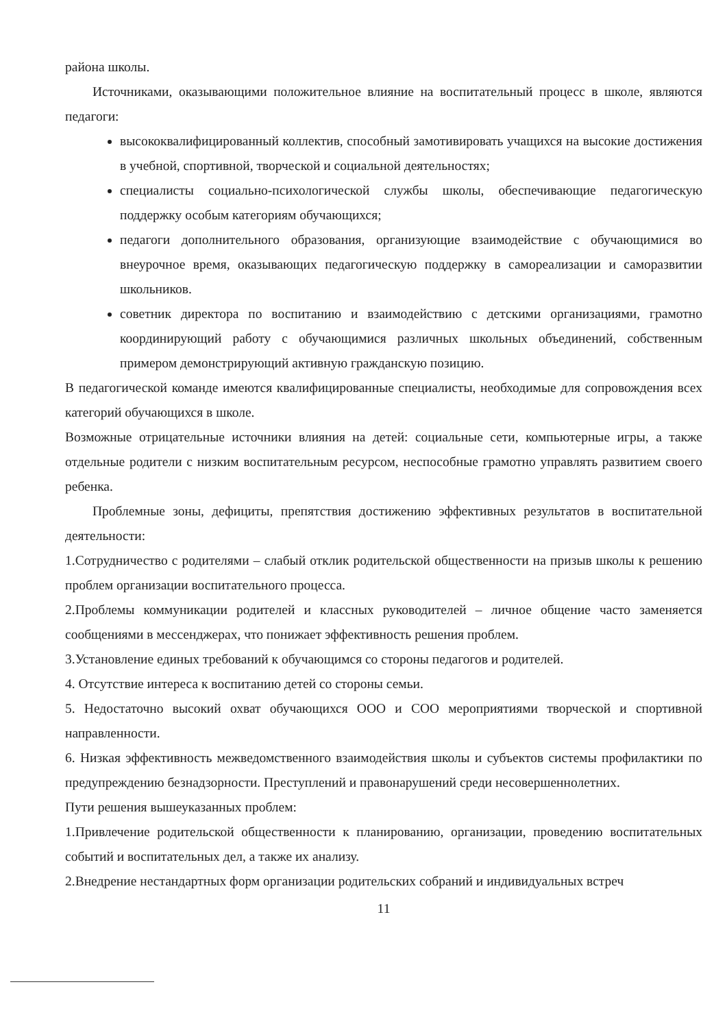района школы.
Источниками, оказывающими положительное влияние на воспитательный процесс в школе, являются педагоги:
высококвалифицированный коллектив, способный замотивировать учащихся на высокие достижения в учебной, спортивной, творческой и социальной деятельностях;
специалисты социально-психологической службы школы, обеспечивающие педагогическую поддержку особым категориям обучающихся;
педагоги дополнительного образования, организующие взаимодействие с обучающимися во внеурочное время, оказывающих педагогическую поддержку в самореализации и саморазвитии школьников.
советник директора по воспитанию и взаимодействию с детскими организациями, грамотно координирующий работу с обучающимися различных школьных объединений, собственным примером демонстрирующий активную гражданскую позицию.
В педагогической команде имеются квалифицированные специалисты, необходимые для сопровождения всех категорий обучающихся в школе.
Возможные отрицательные источники влияния на детей: социальные сети, компьютерные игры, а также отдельные родители с низким воспитательным ресурсом, неспособные грамотно управлять развитием своего ребенка.
Проблемные зоны, дефициты, препятствия достижению эффективных результатов в воспитательной деятельности:
1.Сотрудничество с родителями – слабый отклик родительской общественности на призыв школы к решению проблем организации воспитательного процесса.
2.Проблемы коммуникации родителей и классных руководителей – личное общение часто заменяется сообщениями в мессенджерах, что понижает эффективность решения проблем.
3.Установление единых требований к обучающимся со стороны педагогов и родителей.
4. Отсутствие интереса к воспитанию детей со стороны семьи.
5. Недостаточно высокий охват обучающихся ООО и СОО мероприятиями творческой и спортивной направленности.
6. Низкая эффективность межведомственного взаимодействия школы и субъектов системы профилактики по предупреждению безнадзорности. Преступлений и правонарушений среди несовершеннолетних.
Пути решения вышеуказанных проблем:
1.Привлечение родительской общественности к планированию, организации, проведению воспитательных событий и воспитательных дел, а также их анализу.
2.Внедрение нестандартных форм организации родительских собраний и индивидуальных встреч
11